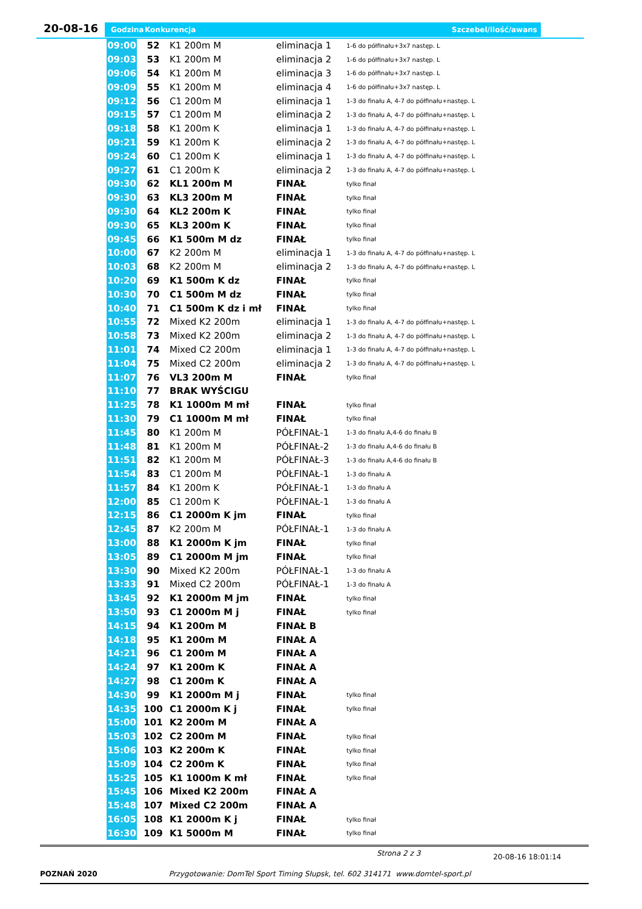20-08-16 Godzina Konkurencja Szczebel/ilość/awans
| 09:00 | 52 | K1 200m M | eliminacja 1 | 1-6 do półfinału+3x7 następ. L |
| 09:03 | 53 | K1 200m M | eliminacja 2 | 1-6 do półfinału+3x7 następ. L |
| 09:06 | 54 | K1 200m M | eliminacja 3 | 1-6 do półfinału+3x7 następ. L |
| 09:09 | 55 | K1 200m M | eliminacja 4 | 1-6 do półfinału+3x7 następ. L |
| 09:12 | 56 | C1 200m M | eliminacja 1 | 1-3 do finału A, 4-7 do półfinału+następ. L |
| 09:15 | 57 | C1 200m M | eliminacja 2 | 1-3 do finału A, 4-7 do półfinału+następ. L |
| 09:18 | 58 | K1 200m K | eliminacja 1 | 1-3 do finału A, 4-7 do półfinału+następ. L |
| 09:21 | 59 | K1 200m K | eliminacja 2 | 1-3 do finału A, 4-7 do półfinału+następ. L |
| 09:24 | 60 | C1 200m K | eliminacja 1 | 1-3 do finału A, 4-7 do półfinału+następ. L |
| 09:27 | 61 | C1 200m K | eliminacja 2 | 1-3 do finału A, 4-7 do półfinału+następ. L |
| 09:30 | 62 | KL1 200m M | FINAŁ | tylko finał |
| 09:30 | 63 | KL3 200m M | FINAŁ | tylko finał |
| 09:30 | 64 | KL2 200m K | FINAŁ | tylko finał |
| 09:30 | 65 | KL3 200m K | FINAŁ | tylko finał |
| 09:45 | 66 | K1 500m M dz | FINAŁ | tylko finał |
| 10:00 | 67 | K2 200m M | eliminacja 1 | 1-3 do finału A, 4-7 do półfinału+następ. L |
| 10:03 | 68 | K2 200m M | eliminacja 2 | 1-3 do finału A, 4-7 do półfinału+następ. L |
| 10:20 | 69 | K1 500m K dz | FINAŁ | tylko finał |
| 10:30 | 70 | C1 500m M dz | FINAŁ | tylko finał |
| 10:40 | 71 | C1 500m K dz i mł | FINAŁ | tylko finał |
| 10:55 | 72 | Mixed K2 200m | eliminacja 1 | 1-3 do finału A, 4-7 do półfinału+następ. L |
| 10:58 | 73 | Mixed K2 200m | eliminacja 2 | 1-3 do finału A, 4-7 do półfinału+następ. L |
| 11:01 | 74 | Mixed C2 200m | eliminacja 1 | 1-3 do finału A, 4-7 do półfinału+następ. L |
| 11:04 | 75 | Mixed C2 200m | eliminacja 2 | 1-3 do finału A, 4-7 do półfinału+następ. L |
| 11:07 | 76 | VL3 200m M | FINAŁ | tylko finał |
| 11:10 | 77 | BRAK WYŚCIGU | | |
| 11:25 | 78 | K1 1000m M mł | FINAŁ | tylko finał |
| 11:30 | 79 | C1 1000m M mł | FINAŁ | tylko finał |
| 11:45 | 80 | K1 200m M | PÓŁFINAŁ-1 | 1-3 do finału A,4-6 do finału B |
| 11:48 | 81 | K1 200m M | PÓŁFINAŁ-2 | 1-3 do finału A,4-6 do finału B |
| 11:51 | 82 | K1 200m M | PÓŁFINAŁ-3 | 1-3 do finału A,4-6 do finału B |
| 11:54 | 83 | C1 200m M | PÓŁFINAŁ-1 | 1-3 do finału A |
| 11:57 | 84 | K1 200m K | PÓŁFINAŁ-1 | 1-3 do finału A |
| 12:00 | 85 | C1 200m K | PÓŁFINAŁ-1 | 1-3 do finału A |
| 12:15 | 86 | C1 2000m K jm | FINAŁ | tylko finał |
| 12:45 | 87 | K2 200m M | PÓŁFINAŁ-1 | 1-3 do finału A |
| 13:00 | 88 | K1 2000m K jm | FINAŁ | tylko finał |
| 13:05 | 89 | C1 2000m M jm | FINAŁ | tylko finał |
| 13:30 | 90 | Mixed K2 200m | PÓŁFINAŁ-1 | 1-3 do finału A |
| 13:33 | 91 | Mixed C2 200m | PÓŁFINAŁ-1 | 1-3 do finału A |
| 13:45 | 92 | K1 2000m M jm | FINAŁ | tylko finał |
| 13:50 | 93 | C1 2000m M j | FINAŁ | tylko finał |
| 14:15 | 94 | K1 200m M | FINAŁ B | |
| 14:18 | 95 | K1 200m M | FINAŁ A | |
| 14:21 | 96 | C1 200m M | FINAŁ A | |
| 14:24 | 97 | K1 200m K | FINAŁ A | |
| 14:27 | 98 | C1 200m K | FINAŁ A | |
| 14:30 | 99 | K1 2000m M j | FINAŁ | tylko finał |
| 14:35 | 100 | C1 2000m K j | FINAŁ | tylko finał |
| 15:00 | 101 | K2 200m M | FINAŁ A | |
| 15:03 | 102 | C2 200m M | FINAŁ | tylko finał |
| 15:06 | 103 | K2 200m K | FINAŁ | tylko finał |
| 15:09 | 104 | C2 200m K | FINAŁ | tylko finał |
| 15:25 | 105 | K1 1000m K mł | FINAŁ | tylko finał |
| 15:45 | 106 | Mixed K2 200m | FINAŁ A | |
| 15:48 | 107 | Mixed C2 200m | FINAŁ A | |
| 16:05 | 108 | K1 2000m K j | FINAŁ | tylko finał |
| 16:30 | 109 | K1 5000m M | FINAŁ | tylko finał |
Strona 2 z 3 20-08-16 18:01:14
POZNAŃ 2020 Przygotowanie: DomTel Sport Timing Słupsk, tel. 602 314171 www.domtel-sport.pl